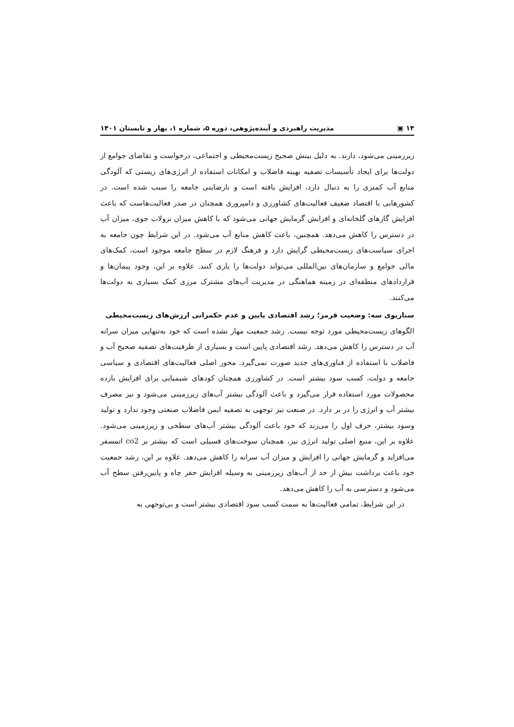۱۴ ▣ مدیریت راهبردی و آینده‌پژوهی، دوره ۵، شماره ۱، بهار و تابستان ۱۴۰۱
زیرزمینی می‌شود، دارند. به دلیل بینش صحیح زیست‌محیطی و اجتماعی، درخواست و تقاضای جوامع از دولت‌ها برای ایجاد تأسیسات تصفیه بهینه فاضلاب و امکانات استفاده از انرژی‌های زیستی که آلودگی منابع آب کمتری را به دنبال دارد، افزایش یافته است و نارضایتی جامعه را سبب شده است. در کشورهایی با اقتصاد ضعیف فعالیت‌های کشاورزی و دامپروری همچنان در صدر فعالیت‌هاست که باعث افزایش گازهای گلخانه‌ای و افزایش گرمایش جهانی می‌شود که با کاهش میزان نزولات جوی، میزان آب در دسترس را کاهش می‌دهد. همچنین، باعث کاهش منابع آب می‌شود. در این شرایط چون جامعه به اجرای سیاست‌های زیست‌محیطی گرایش دارد و فرهنگ لازم در سطح جامعه موجود است، کمک‌های مالی جوامع و سازمان‌های بین‌المللی می‌تواند دولت‌ها را یاری کنند. علاوه بر این، وجود پیمان‌ها و قراردادهای منطقه‌ای در زمینه هماهنگی در مدیریت آب‌های مشترک مرزی کمک بسیاری به دولت‌ها می‌کنند.
سناریوی سه: وضعیت قرمز؛ رشد اقتصادی پایین و عدم حکمرانی ارزش‌های زیست‌محیطی
الگوهای زیست‌محیطی مورد توجه نیست. رشد جمعیت مهار نشده است که خود به‌تنهایی میزان سرانه آب در دسترس را کاهش می‌دهد. رشد اقتصادی پایین است و بسیاری از ظرفیت‌های تصفیه صحیح آب و فاضلاب با استفاده از فناوری‌های جدید صورت نمی‌گیرد. محور اصلی فعالیت‌های اقتصادی و سیاسی جامعه و دولت، کسب سود بیشتر است. در کشاورزی همچنان کودهای شیمیایی برای افزایش بازده محصولات مورد استفاده قرار می‌گیرد و باعث آلودگی بیشتر آب‌های زیرزمینی می‌شود و نیز مصرف بیشتر آب و انرژی را در بر دارد. در صنعت نیز توجهی به تصفیه ایمن فاضلاب صنعتی وجود ندارد و تولید وسود بیشتر، حرف اول را می‌زند که خود باعث آلودگی بیشتر آب‌های سطحی و زیرزمینی می‌شود. علاوه بر این، منبع اصلی تولید انرژی نیز، همچنان سوخت‌های فسیلی است که بیشتر بر co2 اتمسفر می‌افزاید و گرمایش جهانی را افزایش و میزان آب سرانه را کاهش می‌دهد. علاوه بر این، رشد جمعیت خود باعث برداشت بیش از حد از آب‌های زیرزمینی به وسیله افزایش حفر چاه و پایین‌رفتن سطح آب می‌شود و دسترسی به آب را کاهش می‌دهد.
در این شرایط، تمامی فعالیت‌ها به سمت کسب سود اقتصادی بیشتر است و بی‌توجهی به